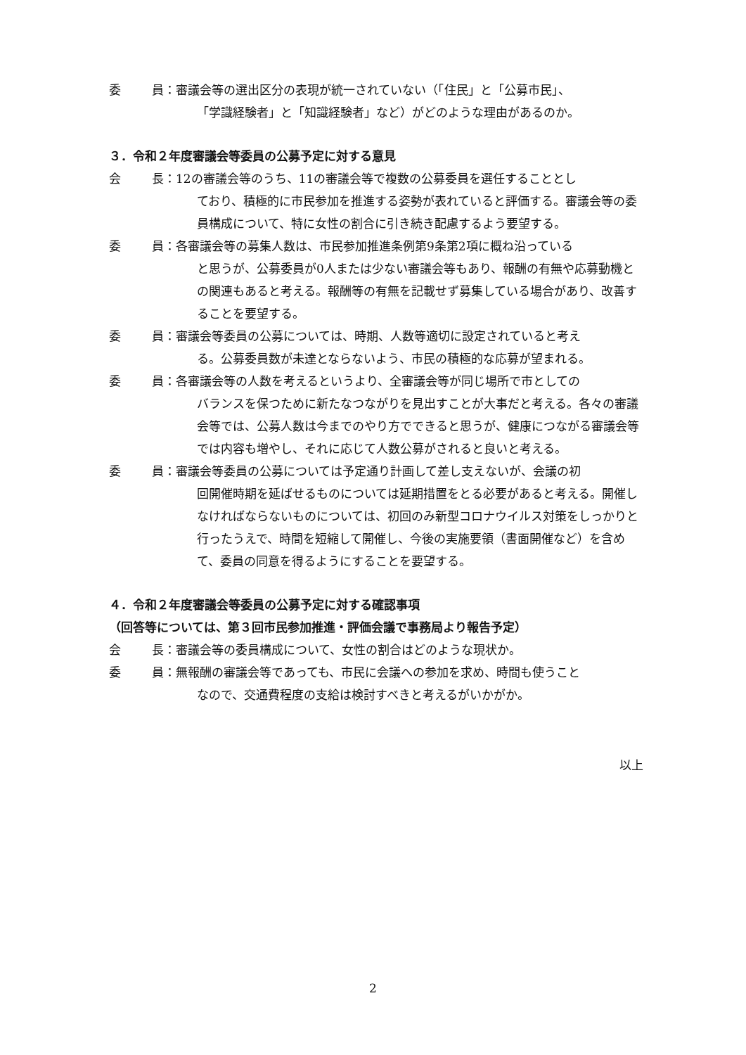委 員： 審議会等の選出区分の表現が統一されていない（「住民」と「公募市民」、
「学識経験者」と「知識経験者」など）がどのような理由があるのか。
３．令和２年度審議会等委員の公募予定に対する意見
会 長： 12の審議会等のうち、11の審議会等で複数の公募委員を選任することとし
ており、積極的に市民参加を推進する姿勢が表れていると評価する。審議会等の委員構成について、特に女性の割合に引き続き配慮するよう要望する。
委 員： 各審議会等の募集人数は、市民参加推進条例第9条第2項に概ね沿っている
と思うが、公募委員が0人または少ない審議会等もあり、報酬の有無や応募動機との関連もあると考える。報酬等の有無を記載せず募集している場合があり、改善することを要望する。
委 員： 審議会等委員の公募については、時期、人数等適切に設定されていると考え
る。公募委員数が未達とならないよう、市民の積極的な応募が望まれる。
委 員： 各審議会等の人数を考えるというより、全審議会等が同じ場所で市としての
バランスを保つために新たなつながりを見出すことが大事だと考える。各々の審議会等では、公募人数は今までのやり方でできると思うが、健康につながる審議会等では内容も増やし、それに応じて人数公募がされると良いと考える。
委 員： 審議会等委員の公募については予定通り計画して差し支えないが、会議の初
回開催時期を延ばせるものについては延期措置をとる必要があると考える。開催しなければならないものについては、初回のみ新型コロナウイルス対策をしっかりと行ったうえで、時間を短縮して開催し、今後の実施要領（書面開催など）を含めて、委員の同意を得るようにすることを要望する。
４．令和２年度審議会等委員の公募予定に対する確認事項
（回答等については、第３回市民参加推進・評価会議で事務局より報告予定）
会 長： 審議会等の委員構成について、女性の割合はどのような現状か。
委 員： 無報酬の審議会等であっても、市民に会議への参加を求め、時間も使うこと
なので、交通費程度の支給は検討すべきと考えるがいかがか。
以上
2